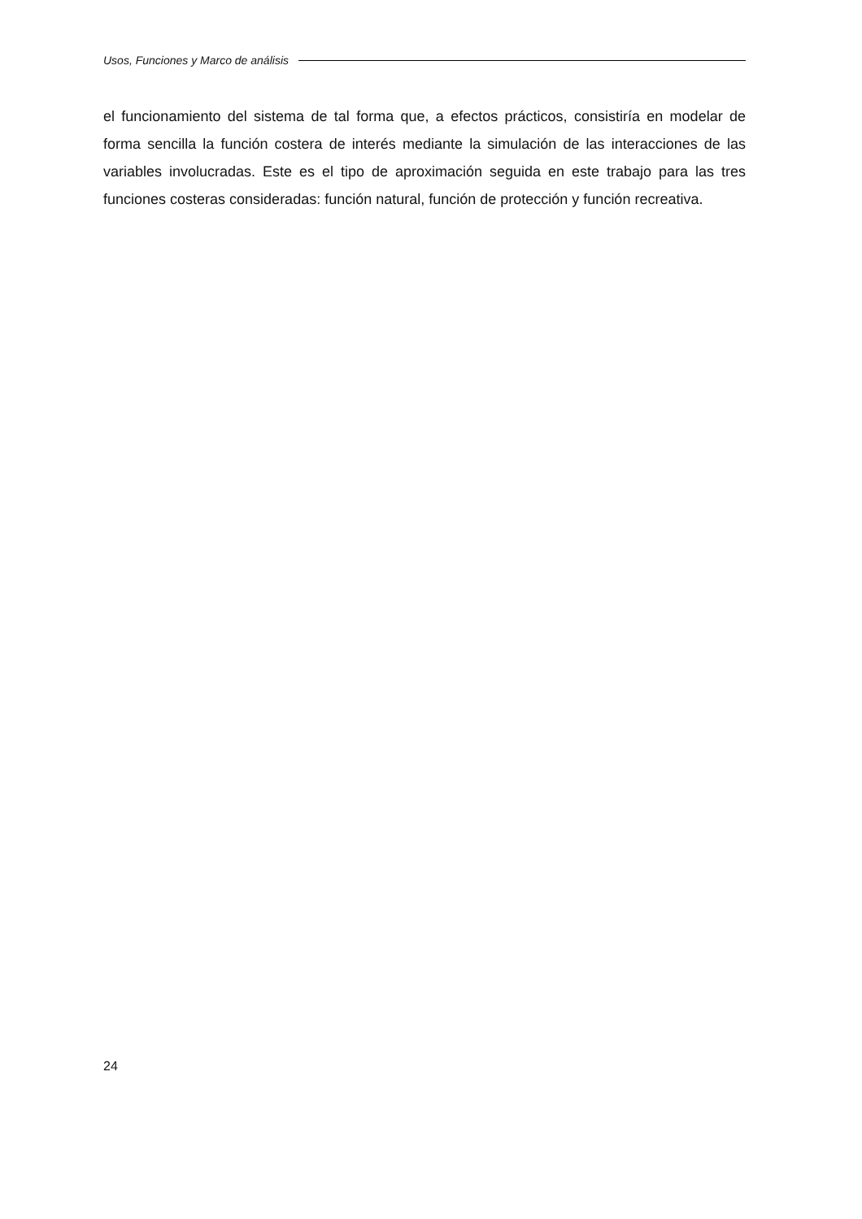Usos, Funciones y Marco de análisis
el funcionamiento del sistema de tal forma que, a efectos prácticos, consistiría en modelar de forma sencilla la función costera de interés mediante la simulación de las interacciones de las variables involucradas. Este es el tipo de aproximación seguida en este trabajo para las tres funciones costeras consideradas: función natural, función de protección y función recreativa.
24